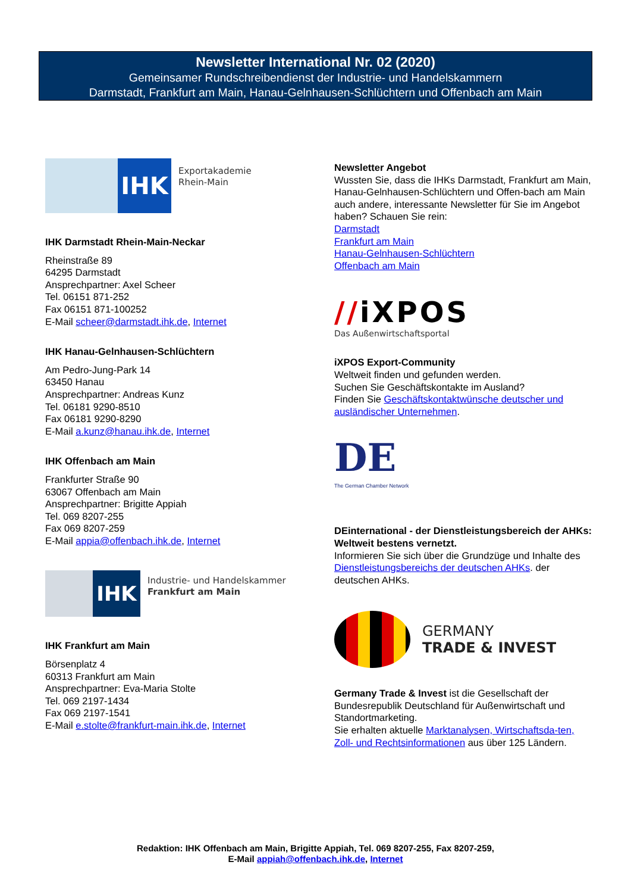Newsletter International Nr. 02 (2020)
Gemeinsamer Rundschreibendienst der Industrie- und Handelskammern
Darmstadt, Frankfurt am Main, Hanau-Gelnhausen-Schlüchtern und Offenbach am Main
IHK
Exportakademie
Rhein-Main
IHK Darmstadt Rhein-Main-Neckar
Rheinstraße 89
64295 Darmstadt
Ansprechpartner: Axel Scheer
Tel. 06151 871-252
Fax 06151 871-100252
E-Mail scheer@darmstadt.ihk.de, Internet
IHK Hanau-Gelnhausen-Schlüchtern
Am Pedro-Jung-Park 14
63450 Hanau
Ansprechpartner: Andreas Kunz
Tel. 06181 9290-8510
Fax 06181 9290-8290
E-Mail a.kunz@hanau.ihk.de, Internet
IHK Offenbach am Main
Frankfurter Straße 90
63067 Offenbach am Main
Ansprechpartner: Brigitte Appiah
Tel. 069 8207-255
Fax 069 8207-259
E-Mail appia@offenbach.ihk.de, Internet
IHK
Industrie- und Handelskammer
Frankfurt am Main
IHK Frankfurt am Main
Börsenplatz 4
60313 Frankfurt am Main
Ansprechpartner: Eva-Maria Stolte
Tel. 069 2197-1434
Fax 069 2197-1541
E-Mail e.stolte@frankfurt-main.ihk.de, Internet
Newsletter Angebot
Wussten Sie, dass die IHKs Darmstadt, Frankfurt am Main, Hanau-Gelnhausen-Schlüchtern und Offen-bach am Main auch andere, interessante Newsletter für Sie im Angebot haben? Schauen Sie rein:
Darmstadt
Frankfurt am Main
Hanau-Gelnhausen-Schlüchtern
Offenbach am Main
//iXPOS
Das Außenwirtschaftsportal
iXPOS Export-Community
Weltweit finden und gefunden werden.
Suchen Sie Geschäftskontakte im Ausland?
Finden Sie Geschäftskontaktwünsche deutscher und ausländischer Unternehmen.
DE
The German Chamber Network
DEinternational - der Dienstleistungsbereich der AHKs: Weltweit bestens vernetzt.
Informieren Sie sich über die Grundzüge und Inhalte des Dienstleistungsbereichs der deutschen AHKs. der deutschen AHKs.
GERMANY
TRADE & INVEST
Germany Trade & Invest ist die Gesellschaft der Bundesrepublik Deutschland für Außenwirtschaft und Standortmarketing.
Sie erhalten aktuelle Marktanalysen, Wirtschaftsda-ten, Zoll- und Rechtsinformationen aus über 125 Ländern.
Redaktion: IHK Offenbach am Main, Brigitte Appiah, Tel. 069 8207-255, Fax 8207-259,
E-Mail appiah@offenbach.ihk.de, Internet